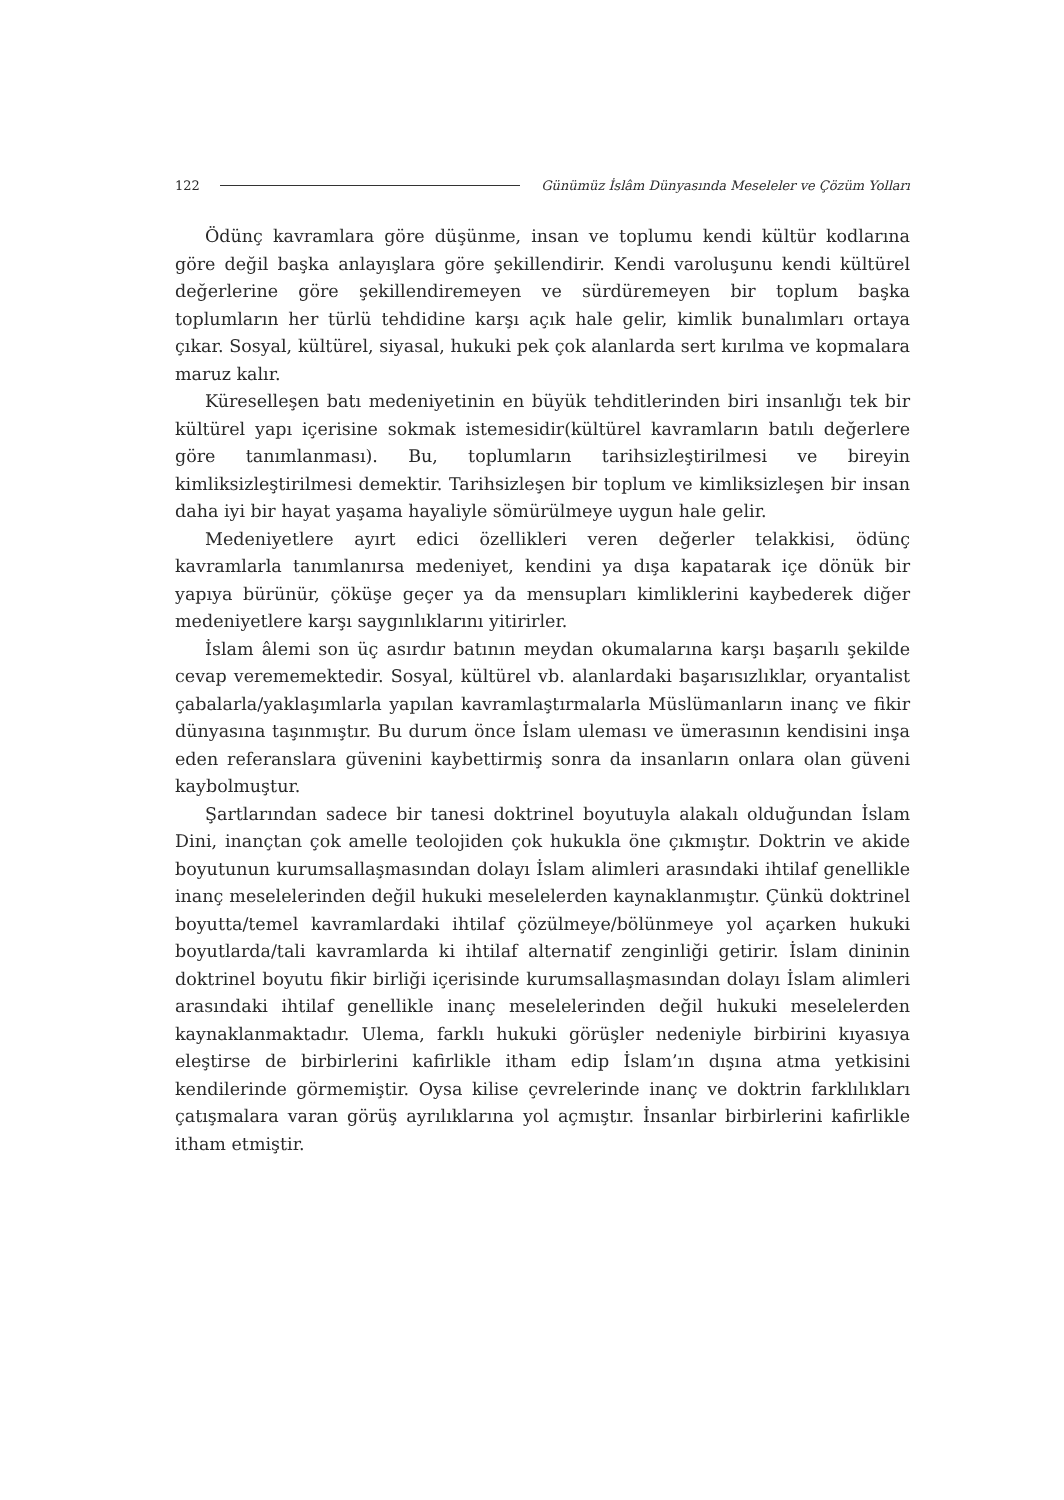122 Günümüz İslâm Dünyasında Meseleler ve Çözüm Yolları
Ödünç kavramlara göre düşünme, insan ve toplumu kendi kültür kodlarına göre değil başka anlayışlara göre şekillendirir. Kendi varoluşunu kendi kültürel değerlerine göre şekillendiremeyen ve sürdüremeyen bir toplum başka toplumların her türlü tehdidine karşı açık hale gelir, kimlik bunalımları ortaya çıkar. Sosyal, kültürel, siyasal, hukuki pek çok alanlarda sert kırılma ve kopmalara maruz kalır.
Küreselleşen batı medeniyetinin en büyük tehditlerinden biri insanlığı tek bir kültürel yapı içerisine sokmak istemesidir(kültürel kavramların batılı değerlere göre tanımlanması). Bu, toplumların tarihsizleştirilmesi ve bireyin kimliksizleştirilmesi demektir. Tarihsizleşen bir toplum ve kimliksizleşen bir insan daha iyi bir hayat yaşama hayaliyle sömürülmeye uygun hale gelir.
Medeniyetlere ayırt edici özellikleri veren değerler telakkisi, ödünç kavramlarla tanımlanırsa medeniyet, kendini ya dışa kapatarak içe dönük bir yapıya bürünür, çöküşe geçer ya da mensupları kimliklerini kaybederek diğer medeniyetlere karşı saygınlıklarını yitirirler.
İslam âlemi son üç asırdır batının meydan okumalarına karşı başarılı şekilde cevap verememektedir. Sosyal, kültürel vb. alanlardaki başarısızlıklar, oryantalist çabalarla/yaklaşımlarla yapılan kavramlaştırmalarla Müslümanların inanç ve fikir dünyasına taşınmıştır. Bu durum önce İslam uleması ve ümerasının kendisini inşa eden referanslara güvenini kaybettirmiş sonra da insanların onlara olan güveni kaybolmuştur.
Şartlarından sadece bir tanesi doktrinel boyutuyla alakalı olduğundan İslam Dini, inançtan çok amelle teolojiden çok hukukla öne çıkmıştır. Doktrin ve akide boyutunun kurumsallaşmasından dolayı İslam alimleri arasındaki ihtilaf genellikle inanç meselelerinden değil hukuki meselelerden kaynaklanmıştır. Çünkü doktrinel boyutta/temel kavramlardaki ihtilaf çözülmeye/bölünmeye yol açarken hukuki boyutlarda/tali kavramlarda ki ihtilaf alternatif zenginliği getirir. İslam dininin doktrinel boyutu fikir birliği içerisinde kurumsallaşmasından dolayı İslam alimleri arasındaki ihtilaf genellikle inanç meselelerinden değil hukuki meselelerden kaynaklanmaktadır. Ulema, farklı hukuki görüşler nedeniyle birbirini kıyasıya eleştirse de birbirlerini kafirlikle itham edip İslam’ın dışına atma yetkisini kendilerinde görmemiştir. Oysa kilise çevrelerinde inanç ve doktrin farklılıkları çatışmalara varan görüş ayrılıklarına yol açmıştır. İnsanlar birbirlerini kafirlikle itham etmiştir.